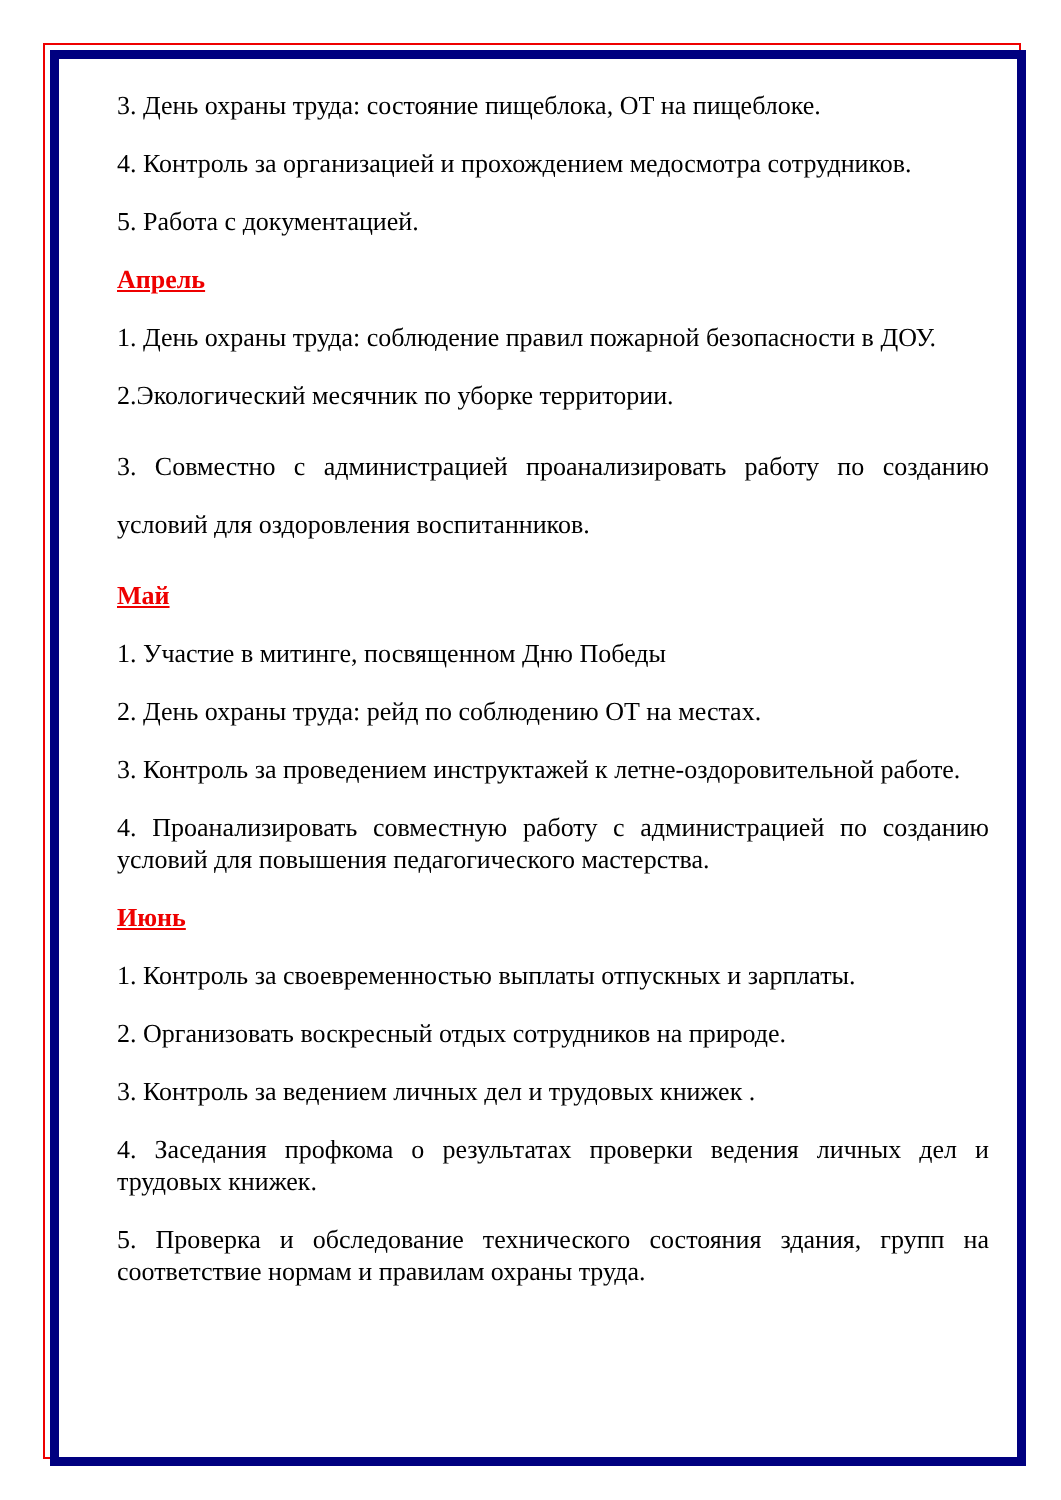3. День охраны труда: состояние пищеблока, ОТ на пищеблоке.
4. Контроль за организацией и прохождением медосмотра сотрудников.
5. Работа с документацией.
Апрель
1. День охраны труда: соблюдение правил пожарной безопасности в ДОУ.
2.Экологический месячник по уборке территории.
3. Совместно с администрацией проанализировать работу по созданию условий для оздоровления воспитанников.
Май
1. Участие в митинге, посвященном Дню Победы
2. День охраны труда: рейд по соблюдению ОТ на местах.
3. Контроль за проведением инструктажей к летне-оздоровительной работе.
4. Проанализировать совместную работу с администрацией по созданию условий для повышения педагогического мастерства.
Июнь
1. Контроль за своевременностью выплаты отпускных и зарплаты.
2. Организовать воскресный отдых сотрудников на природе.
3. Контроль за ведением личных дел и трудовых книжек .
4. Заседания профкома о результатах проверки ведения личных дел и трудовых книжек.
5. Проверка и обследование технического состояния здания, групп на соответствие нормам и правилам охраны труда.